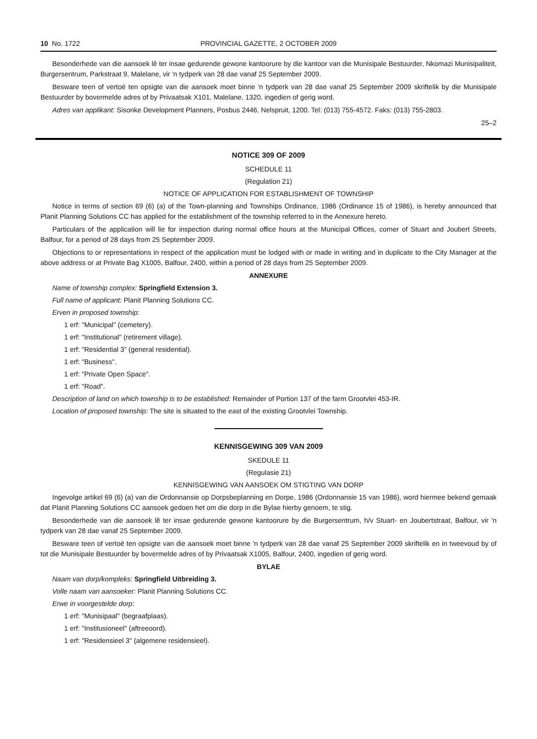10 No. 1722 PROVINCIAL GAZETTE, 2 OCTOBER 2009
Besonderhede van die aansoek lê ter insae gedurende gewone kantoorure by die kantoor van die Munisipale Bestuurder, Nkomazi Munisipaliteit, Burgersentrum, Parkstraat 9, Malelane, vir 'n tydperk van 28 dae vanaf 25 September 2009.
Besware teen of vertoë ten opsigte van die aansoek moet binne 'n tydperk van 28 dae vanaf 25 September 2009 skriftelik by die Munisipale Bestuurder by bovermelde adres of by Privaatsak X101, Malelane, 1320, ingedien of gerig word.
Adres van applikant: Sisonke Development Planners, Posbus 2446, Nelspruit, 1200. Tel: (013) 755-4572. Faks: (013) 755-2803.
25–2
NOTICE 309 OF 2009
SCHEDULE 11
(Regulation 21)
NOTICE OF APPLICATION FOR ESTABLISHMENT OF TOWNSHIP
Notice in terms of section 69 (6) (a) of the Town-planning and Townships Ordinance, 1986 (Ordinance 15 of 1986), is hereby announced that Planit Planning Solutions CC has applied for the establishment of the township referred to in the Annexure hereto.
Particulars of the application will lie for inspection during normal office hours at the Municipal Offices, corner of Stuart and Joubert Streets, Balfour, for a period of 28 days from 25 September 2009.
Objections to or representations in respect of the application must be lodged with or made in writing and in duplicate to the City Manager at the above address or at Private Bag X1005, Balfour, 2400, within a period of 28 days from 25 September 2009.
ANNEXURE
Name of township complex: Springfield Extension 3.
Full name of applicant: Planit Planning Solutions CC.
Erven in proposed township:
1 erf: "Municipal" (cemetery).
1 erf: "Institutional" (retirement village).
1 erf: "Residential 3" (general residential).
1 erf: "Business".
1 erf: "Private Open Space".
1 erf: "Road".
Description of land on which township is to be established: Remainder of Portion 137 of the farm Grootvlei 453-IR.
Location of proposed township: The site is situated to the east of the existing Grootvlei Township.
KENNISGEWING 309 VAN 2009
SKEDULE 11
(Regulasie 21)
KENNISGEWING VAN AANSOEK OM STIGTING VAN DORP
Ingevolge artikel 69 (6) (a) van die Ordonnansie op Dorpsbeplanning en Dorpe, 1986 (Ordonnansie 15 van 1986), word hiermee bekend gemaak dat Planit Planning Solutions CC aansoek gedoen het om die dorp in die Bylae hierby genoem, te stig.
Besonderhede van die aansoek lê ter insae gedurende gewone kantoorure by die Burgersentrum, h/v Stuart- en Joubertstraat, Balfour, vir 'n tydperk van 28 dae vanaf 25 September 2009.
Besware teen of vertoë ten opsigte van die aansoek moet binne 'n tydperk van 28 dae vanaf 25 September 2009 skriftelik en in tweevoud by of tot die Munisipale Bestuurder by bovermelde adres of by Privaatsak X1005, Balfour, 2400, ingedien of gerig word.
BYLAE
Naam van dorp/kompleks: Springfield Uitbreiding 3.
Volle naam van aansoeker: Planit Planning Solutions CC.
Erwe in voorgestelde dorp:
1 erf: "Munisipaal" (begraafplaas).
1 erf: "Institusioneel" (aftreeoord).
1 erf: "Residensieel 3" (algemene residensieel).